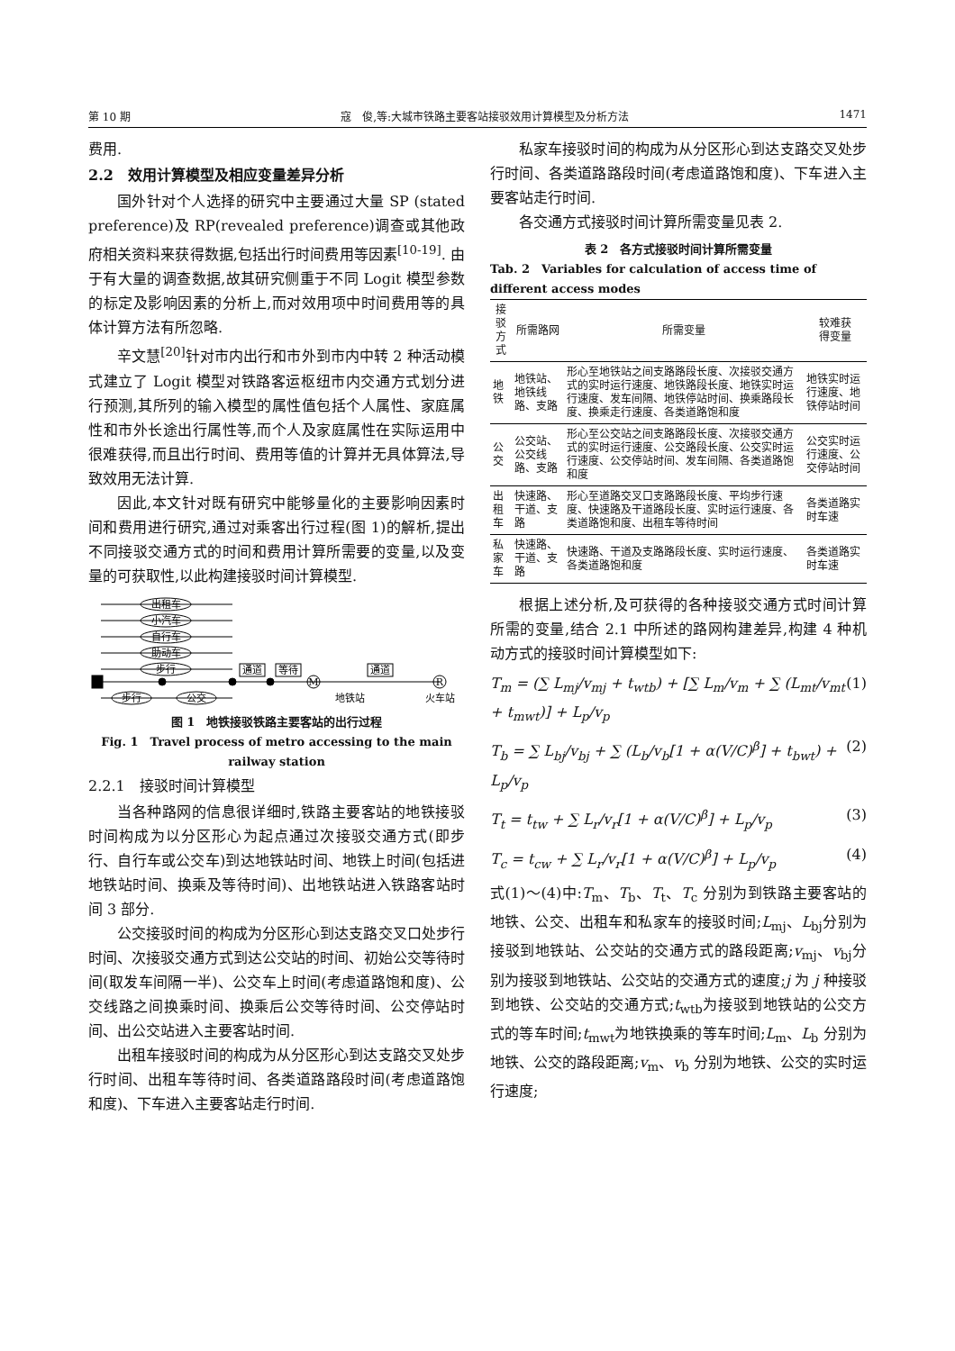第 10 期 寇　俊,等:大城市铁路主要客站接驳效用计算模型及分析方法 1471
费用.
2.2　效用计算模型及相应变量差异分析
国外针对个人选择的研究中主要通过大量 SP (stated preference)及 RP(revealed preference)调查或其他政府相关资料来获得数据,包括出行时间费用等因素<sup>[10-19]</sup>. 由于有大量的调查数据,故其研究侧重于不同 Logit 模型参数的标定及影响因素的分析上,而对效用项中时间费用等的具体计算方法有所忽略.
辛文慧<sup>[20]</sup>针对市内出行和市外到市内中转 2 种活动模式建立了 Logit 模型对铁路客运枢纽市内交通方式划分进行预测,其所列的输入模型的属性值包括个人属性、家庭属性和市外长途出行属性等,而个人及家庭属性在实际运用中很难获得,而且出行时间、费用等值的计算并无具体算法,导致效用无法计算.
因此,本文针对既有研究中能够量化的主要影响因素时间和费用进行研究,通过对乘客出行过程(图 1)的解析,提出不同接驳交通方式的时间和费用计算所需要的变量,以及变量的可获取性,以此构建接驳时间计算模型.
出租车
小汽车
自行车
助动车
步行
步行
公交
通道
等待
通道
M
R
地铁站
火车站
图 1　地铁接驳铁路主要客站的出行过程
Fig. 1　Travel process of metro accessing to the main railway station
2.2.1　接驳时间计算模型
当各种路网的信息很详细时,铁路主要客站的地铁接驳时间构成为以分区形心为起点通过次接驳交通方式(即步行、自行车或公交车)到达地铁站时间、地铁上时间(包括进地铁站时间、换乘及等待时间)、出地铁站进入铁路客站时间 3 部分.
公交接驳时间的构成为分区形心到达支路交叉口处步行时间、次接驳交通方式到达公交站的时间、初始公交等待时间(取发车间隔一半)、公交车上时间(考虑道路饱和度)、公交线路之间换乘时间、换乘后公交等待时间、公交停站时间、出公交站进入主要客站时间.
出租车接驳时间的构成为从分区形心到达支路交叉处步行时间、出租车等待时间、各类道路路段时间(考虑道路饱和度)、下车进入主要客站走行时间.
私家车接驳时间的构成为从分区形心到达支路交叉处步行时间、各类道路路段时间(考虑道路饱和度)、下车进入主要客站走行时间.
各交通方式接驳时间计算所需变量见表 2.
表 2　各方式接驳时间计算所需变量
Tab. 2　Variables for calculation of access time of different access modes
| 接驳 方式 | 所需路网 | 所需变量 | 较难获 得变量 |
| --- | --- | --- | --- |
| 地铁 | 地铁站、地铁线路、支路 | 形心至地铁站之间支路路段长度、次接驳交通方式的实时运行速度、地铁路段长度、地铁实时运行速度、发车间隔、地铁停站时间、换乘路段长度、换乘走行速度、各类道路饱和度 | 地铁实时运行速度、地铁停站时间 |
| 公交 | 公交站、公交线路、支路 | 形心至公交站之间支路路段长度、次接驳交通方式的实时运行速度、公交路段长度、公交实时运行速度、公交停站时间、发车间隔、各类道路饱和度 | 公交实时运行速度、公交停站时间 |
| 出租车 | 快速路、干道、支路 | 形心至道路交叉口支路路段长度、平均步行速度、快速路及干道路段长度、实时运行速度、各类道路饱和度、出租车等待时间 | 各类道路实时车速 |
| 私家车 | 快速路、干道、支路 | 快速路、干道及支路路段长度、实时运行速度、各类道路饱和度 | 各类道路实时车速 |
根据上述分析,及可获得的各种接驳交通方式时间计算所需的变量,结合 2.1 中所述的路网构建差异,构建 4 种机动方式的接驳时间计算模型如下:
T<sub>m</sub> = (∑ L<sub>mj</sub>/v<sub>mj</sub> + t<sub>wtb</sub>) + [∑ L<sub>m</sub>/v<sub>m</sub> + ∑ (L<sub>mt</sub>/v<sub>mt</sub> + t<sub>mwt</sub>)] + L<sub>p</sub>/v<sub>p</sub> (1)
T<sub>b</sub> = ∑ L<sub>bj</sub>/v<sub>bj</sub> + ∑ (L<sub>b</sub>/v<sub>b</sub>[1 + α(V/C)<sup>β</sup>] + t<sub>bwt</sub>) + L<sub>p</sub>/v<sub>p</sub> (2)
T<sub>t</sub> = t<sub>tw</sub> + ∑ L<sub>r</sub>/v<sub>r</sub>[1 + α(V/C)<sup>β</sup>] + L<sub>p</sub>/v<sub>p</sub> (3)
T<sub>c</sub> = t<sub>cw</sub> + ∑ L<sub>r</sub>/v<sub>r</sub>[1 + α(V/C)<sup>β</sup>] + L<sub>p</sub>/v<sub>p</sub> (4)
式(1)～(4)中:T<sub>m</sub>、T<sub>b</sub>、T<sub>t</sub>、T<sub>c</sub> 分别为到铁路主要客站的地铁、公交、出租车和私家车的接驳时间;L<sub>mj</sub>、L<sub>bj</sub>分别为接驳到地铁站、公交站的交通方式的路段距离;v<sub>mj</sub>、v<sub>bj</sub>分别为接驳到地铁站、公交站的交通方式的速度;j 为 j 种接驳到地铁、公交站的交通方式;t<sub>wtb</sub>为接驳到地铁站的公交方式的等车时间;t<sub>mwt</sub>为地铁换乘的等车时间;L<sub>m</sub>、L<sub>b</sub> 分别为地铁、公交的路段距离;v<sub>m</sub>、v<sub>b</sub> 分别为地铁、公交的实时运行速度;